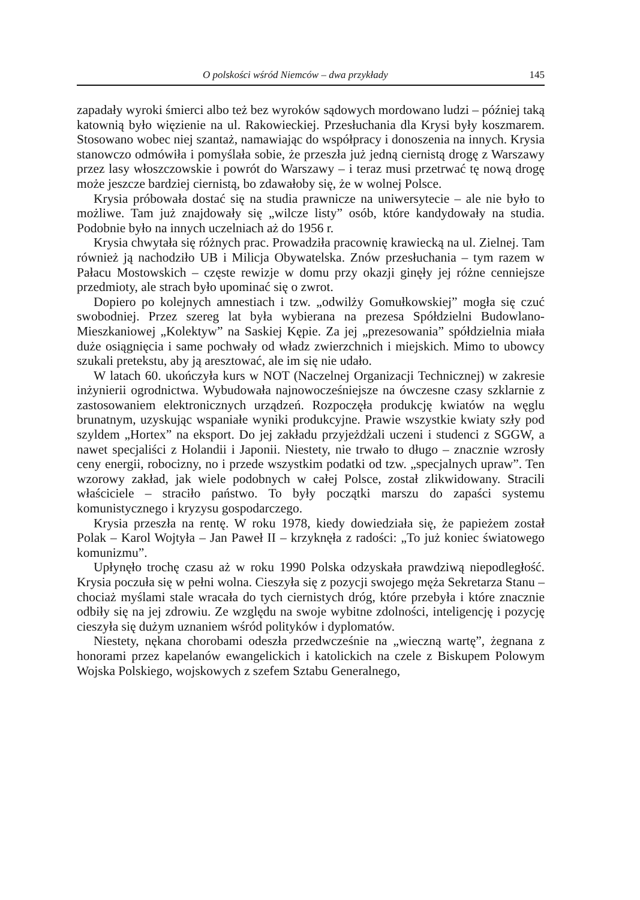O polskości wśród Niemców – dwa przykłady 145
zapadały wyroki śmierci albo też bez wyroków sądowych mordowano ludzi – później taką katownią było więzienie na ul. Rakowieckiej. Przesłuchania dla Krysi były koszmarem. Stosowano wobec niej szantaż, namawiając do współpracy i donoszenia na innych. Krysia stanowczo odmówiła i pomyślała sobie, że przeszła już jedną ciernistą drogę z Warszawy przez lasy włoszczowskie i powrót do Warszawy – i teraz musi przetrwać tę nową drogę może jeszcze bardziej ciernistą, bo zdawałoby się, że w wolnej Polsce.
Krysia próbowała dostać się na studia prawnicze na uniwersytecie – ale nie było to możliwe. Tam już znajdowały się „wilcze listy” osób, które kandydowały na studia. Podobnie było na innych uczelniach aż do 1956 r.
Krysia chwytała się różnych prac. Prowadziła pracownię krawiecką na ul. Zielnej. Tam również ją nachodziło UB i Milicja Obywatelska. Znów przesłuchania – tym razem w Pałacu Mostowskich – częste rewizje w domu przy okazji ginęły jej różne cenniejsze przedmioty, ale strach było upominać się o zwrot.
Dopiero po kolejnych amnestiach i tzw. „odwilży Gomułkowskiej” mogła się czuć swobodniej. Przez szereg lat była wybierana na prezesa Spółdzielni Budowlano-Mieszkaniowej „Kolektyw” na Saskiej Kępie. Za jej „prezesowania” spółdzielnia miała duże osiągnięcia i same pochwały od władz zwierzchnich i miejskich. Mimo to ubowcy szukali pretekstu, aby ją aresztować, ale im się nie udało.
W latach 60. ukończyła kurs w NOT (Naczelnej Organizacji Technicznej) w zakresie inżynierii ogrodnictwa. Wybudowała najnowocześniejsze na ówczesne czasy szklarnie z zastosowaniem elektronicznych urządzeń. Rozpoczęła produkcję kwiatów na węglu brunatnym, uzyskując wspaniałe wyniki produkcyjne. Prawie wszystkie kwiaty szły pod szyldem „Hortex” na eksport. Do jej zakładu przyjeżdżali uczeni i studenci z SGGW, a nawet specjaliści z Holandii i Japonii. Niestety, nie trwało to długo – znacznie wzrosły ceny energii, robocizny, no i przede wszystkim podatki od tzw. „specjalnych upraw”. Ten wzorowy zakład, jak wiele podobnych w całej Polsce, został zlikwidowany. Stracili właściciele – straciło państwo. To były początki marszu do zapaści systemu komunistycznego i kryzysu gospodarczego.
Krysia przeszła na rentę. W roku 1978, kiedy dowiedziała się, że papieżem został Polak – Karol Wojtyła – Jan Paweł II – krzyknęła z radości: „To już koniec światowego komunizmu”.
Upłynęło trochę czasu aż w roku 1990 Polska odzyskała prawdziwą niepodległość. Krysia poczuła się w pełni wolna. Cieszyła się z pozycji swojego męża Sekretarza Stanu – chociaż myślami stale wracała do tych ciernistych dróg, które przebyła i które znacznie odbiły się na jej zdrowiu. Ze względu na swoje wybitne zdolności, inteligencję i pozycję cieszyła się dużym uznaniem wśród polityków i dyplomatów.
Niestety, nękana chorobami odeszła przedwcześnie na „wieczną wartę”, żegnana z honorami przez kapelanów ewangelickich i katolickich na czele z Biskupem Polowym Wojska Polskiego, wojskowych z szefem Sztabu Generalnego,